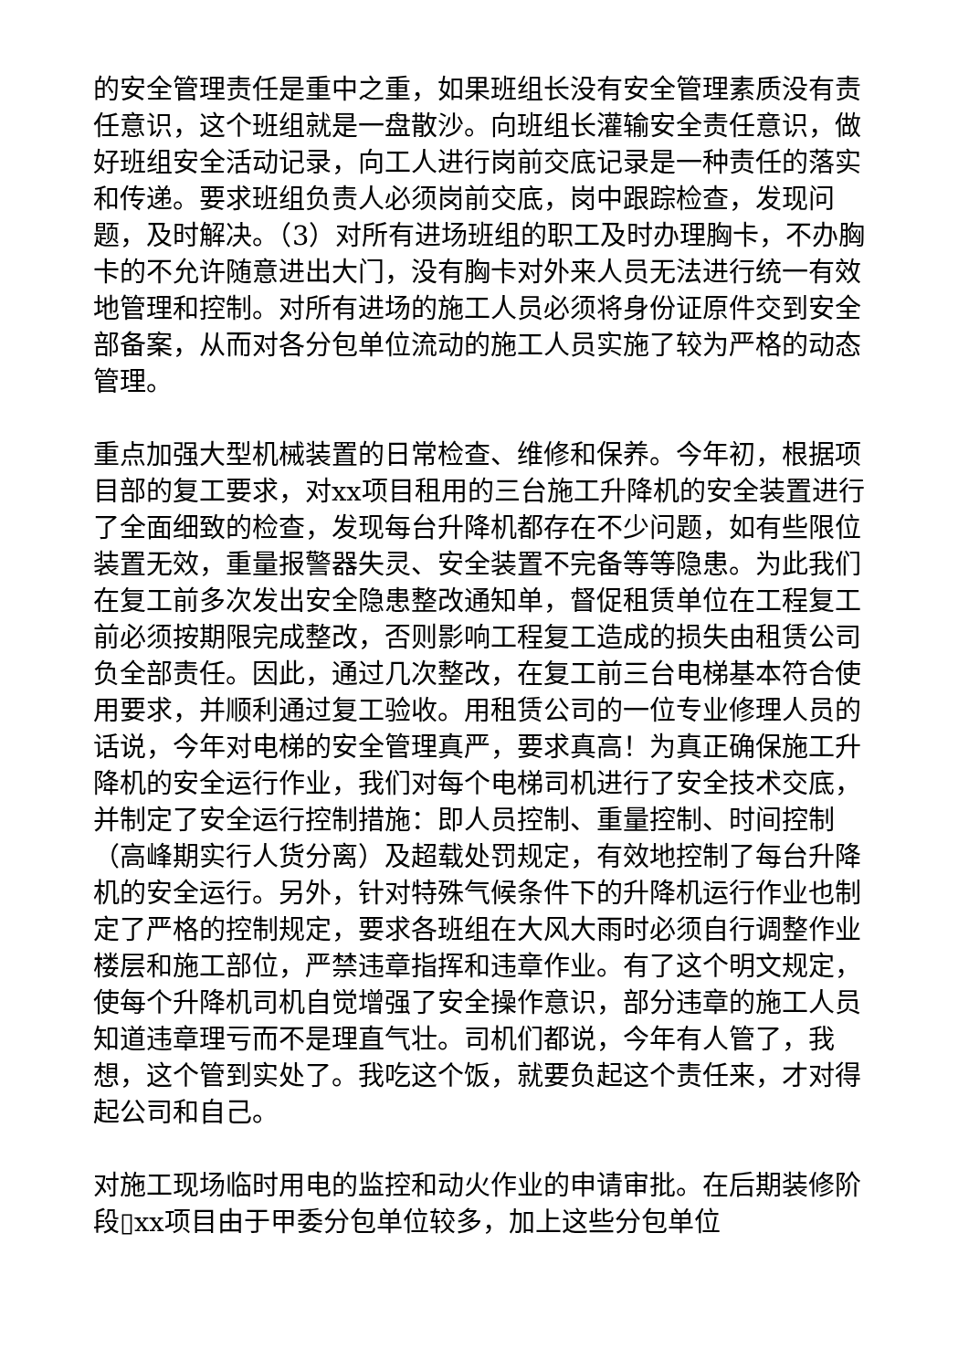的安全管理责任是重中之重，如果班组长没有安全管理素质没有责任意识，这个班组就是一盘散沙。向班组长灌输安全责任意识，做好班组安全活动记录，向工人进行岗前交底记录是一种责任的落实和传递。要求班组负责人必须岗前交底，岗中跟踪检查，发现问题，及时解决。（3）对所有进场班组的职工及时办理胸卡，不办胸卡的不允许随意进出大门，没有胸卡对外来人员无法进行统一有效地管理和控制。对所有进场的施工人员必须将身份证原件交到安全部备案，从而对各分包单位流动的施工人员实施了较为严格的动态管理。
重点加强大型机械装置的日常检查、维修和保养。今年初，根据项目部的复工要求，对xx项目租用的三台施工升降机的安全装置进行了全面细致的检查，发现每台升降机都存在不少问题，如有些限位装置无效，重量报警器失灵、安全装置不完备等等隐患。为此我们在复工前多次发出安全隐患整改通知单，督促租赁单位在工程复工前必须按期限完成整改，否则影响工程复工造成的损失由租赁公司负全部责任。因此，通过几次整改，在复工前三台电梯基本符合使用要求，并顺利通过复工验收。用租赁公司的一位专业修理人员的话说，今年对电梯的安全管理真严，要求真高！为真正确保施工升降机的安全运行作业，我们对每个电梯司机进行了安全技术交底，并制定了安全运行控制措施：即人员控制、重量控制、时间控制（高峰期实行人货分离）及超载处罚规定，有效地控制了每台升降机的安全运行。另外，针对特殊气候条件下的升降机运行作业也制定了严格的控制规定，要求各班组在大风大雨时必须自行调整作业楼层和施工部位，严禁违章指挥和违章作业。有了这个明文规定，使每个升降机司机自觉增强了安全操作意识，部分违章的施工人员知道违章理亏而不是理直气壮。司机们都说，今年有人管了，我想，这个管到实处了。我吃这个饭，就要负起这个责任来，才对得起公司和自己。
对施工现场临时用电的监控和动火作业的申请审批。在后期装修阶段▯xx项目由于甲委分包单位较多，加上这些分包单位